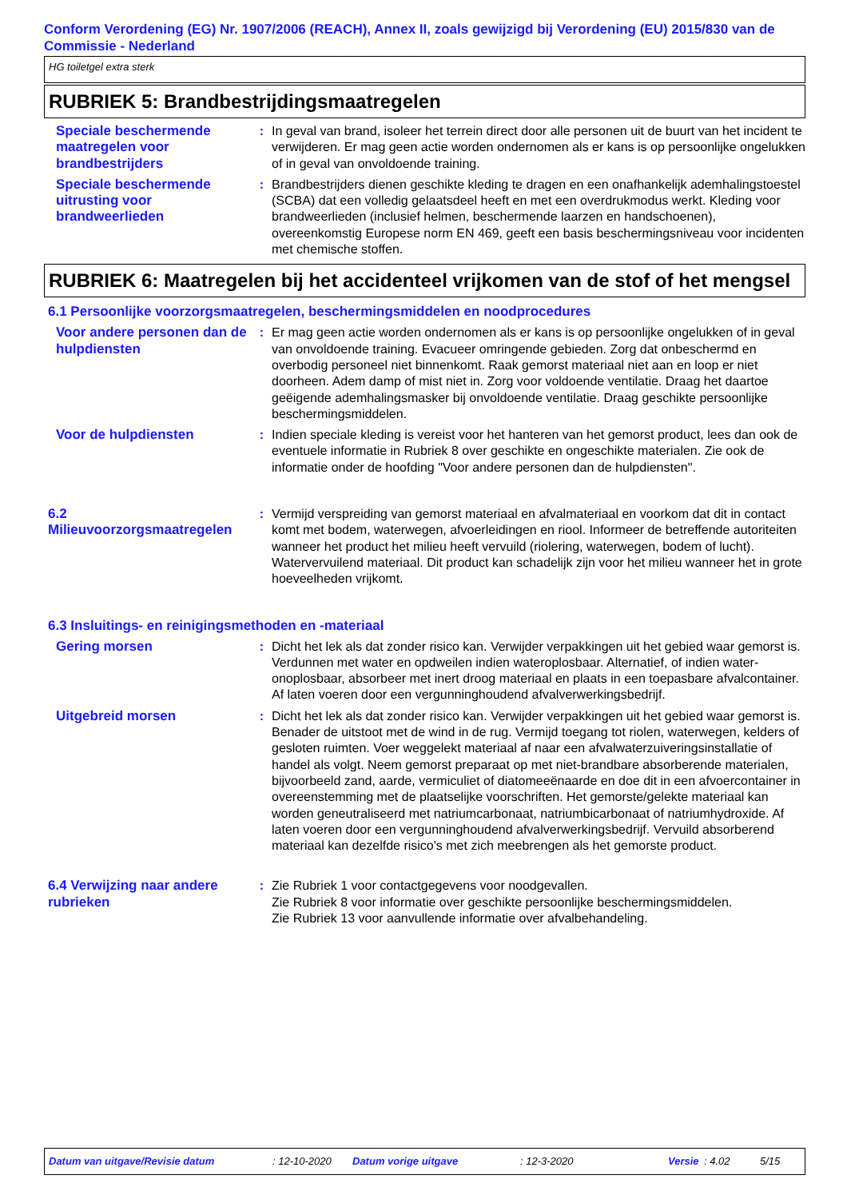Conform Verordening (EG) Nr. 1907/2006 (REACH), Annex II, zoals gewijzigd bij Verordening (EU) 2015/830 van de Commissie - Nederland
HG toiletgel extra sterk
RUBRIEK 5: Brandbestrijdingsmaatregelen
Speciale beschermende maatregelen voor brandbestrijders
: In geval van brand, isoleer het terrein direct door alle personen uit de buurt van het incident te verwijderen. Er mag geen actie worden ondernomen als er kans is op persoonlijke ongelukken of in geval van onvoldoende training.
Speciale beschermende uitrusting voor brandweerlieden
: Brandbestrijders dienen geschikte kleding te dragen en een onafhankelijk ademhalingstoestel (SCBA) dat een volledig gelaatsdeel heeft en met een overdrukmodus werkt. Kleding voor brandweerlieden (inclusief helmen, beschermende laarzen en handschoenen), overeenkomstig Europese norm EN 469, geeft een basis beschermingsniveau voor incidenten met chemische stoffen.
RUBRIEK 6: Maatregelen bij het accidenteel vrijkomen van de stof of het mengsel
6.1 Persoonlijke voorzorgsmaatregelen, beschermingsmiddelen en noodprocedures
Voor andere personen dan de hulpdiensten
: Er mag geen actie worden ondernomen als er kans is op persoonlijke ongelukken of in geval van onvoldoende training. Evacueer omringende gebieden. Zorg dat onbeschermd en overbodig personeel niet binnenkomt. Raak gemorst materiaal niet aan en loop er niet doorheen. Adem damp of mist niet in. Zorg voor voldoende ventilatie. Draag het daartoe geëigende ademhalingsmasker bij onvoldoende ventilatie. Draag geschikte persoonlijke beschermingsmiddelen.
Voor de hulpdiensten : Indien speciale kleding is vereist voor het hanteren van het gemorst product, lees dan ook de eventuele informatie in Rubriek 8 over geschikte en ongeschikte materialen. Zie ook de informatie onder de hoofding "Voor andere personen dan de hulpdiensten".
6.2 Milieuvoorzorgsmaatregelen
: Vermijd verspreiding van gemorst materiaal en afvalmateriaal en voorkom dat dit in contact komt met bodem, waterwegen, afvoerleidingen en riool. Informeer de betreffende autoriteiten wanneer het product het milieu heeft vervuild (riolering, waterwegen, bodem of lucht). Watervervuilend materiaal. Dit product kan schadelijk zijn voor het milieu wanneer het in grote hoeveelheden vrijkomt.
6.3 Insluitings- en reinigingsmethoden en -materiaal
Gering morsen : Dicht het lek als dat zonder risico kan. Verwijder verpakkingen uit het gebied waar gemorst is. Verdunnen met water en opdweilen indien wateroplosbaar. Alternatief, of indien water-onoplosbaar, absorbeer met inert droog materiaal en plaats in een toepasbare afvalcontainer. Af laten voeren door een vergunninghoudend afvalverwerkingsbedrijf.
Uitgebreid morsen : Dicht het lek als dat zonder risico kan. Verwijder verpakkingen uit het gebied waar gemorst is. Benader de uitstoot met de wind in de rug. Vermijd toegang tot riolen, waterwegen, kelders of gesloten ruimten. Voer weggelekt materiaal af naar een afvalwaterzuiveringsinstallatie of handel als volgt. Neem gemorst preparaat op met niet-brandbare absorberende materialen, bijvoorbeeld zand, aarde, vermiculiet of diatomeeënaarde en doe dit in een afvoercontainer in overeenstemming met de plaatselijke voorschriften. Het gemorste/gelekte materiaal kan worden geneutraliseerd met natriumcarbonaat, natriumbicarbonaat of natriumhydroxide. Af laten voeren door een vergunninghoudend afvalverwerkingsbedrijf. Vervuild absorberend materiaal kan dezelfde risico's met zich meebrengen als het gemorste product.
6.4 Verwijzing naar andere rubrieken
: Zie Rubriek 1 voor contactgegevens voor noodgevallen.
Zie Rubriek 8 voor informatie over geschikte persoonlijke beschermingsmiddelen.
Zie Rubriek 13 voor aanvullende informatie over afvalbehandeling.
Datum van uitgave/Revisie datum: 12-10-2020 Datum vorige uitgave: 12-3-2020 Versie: 4.02 5/15